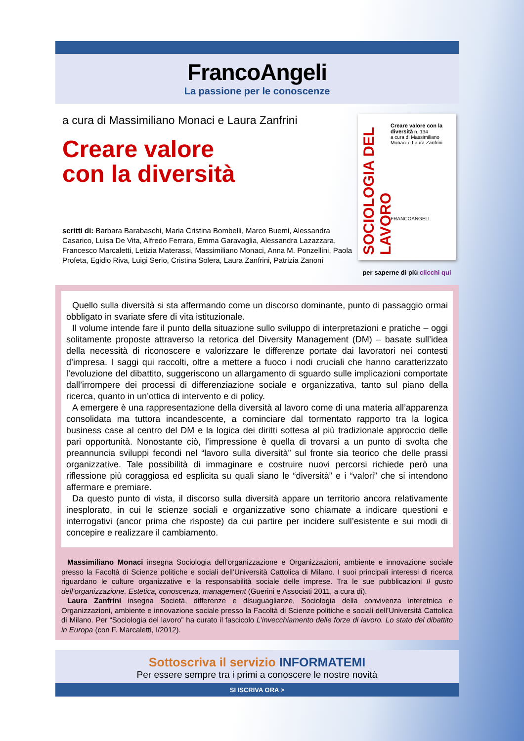FrancoAngeli
La passione per le conoscenze
a cura di Massimiliano Monaci e Laura Zanfrini
Creare valore
con la diversità
scritti di: Barbara Barabaschi, Maria Cristina Bombelli, Marco Buemi, Alessandra Casarico, Luisa De Vita, Alfredo Ferrara, Emma Garavaglia, Alessandra Lazazzara, Francesco Marcaletti, Letizia Materassi, Massimiliano Monaci, Anna M. Ponzellini, Paola Profeta, Egidio Riva, Luigi Serio, Cristina Solera, Laura Zanfrini, Patrizia Zanoni
SOCIOLOGIA DEL LAVORO
Creare valore con la diversità n. 134
a cura di Massimiliano Monaci e Laura Zanfrini
FRANCOANGELI
per saperne di più clicchi qui
Quello sulla diversità si sta affermando come un discorso dominante, punto di passaggio ormai obbligato in svariate sfere di vita istituzionale.
Il volume intende fare il punto della situazione sullo sviluppo di interpretazioni e pratiche – oggi solitamente proposte attraverso la retorica del Diversity Management (DM) – basate sull’idea della necessità di riconoscere e valorizzare le differenze portate dai lavoratori nei contesti d’impresa. I saggi qui raccolti, oltre a mettere a fuoco i nodi cruciali che hanno caratterizzato l’evoluzione del dibattito, suggeriscono un allargamento di sguardo sulle implicazioni comportate dall’irrompere dei processi di differenziazione sociale e organizzativa, tanto sul piano della ricerca, quanto in un’ottica di intervento e di policy.
A emergere è una rappresentazione della diversità al lavoro come di una materia all’apparenza consolidata ma tuttora incandescente, a cominciare dal tormentato rapporto tra la logica business case al centro del DM e la logica dei diritti sottesa al più tradizionale approccio delle pari opportunità. Nonostante ciò, l’impressione è quella di trovarsi a un punto di svolta che preannuncia sviluppi fecondi nel “lavoro sulla diversità” sul fronte sia teorico che delle prassi organizzative. Tale possibilità di immaginare e costruire nuovi percorsi richiede però una riflessione più coraggiosa ed esplicita su quali siano le “diversità” e i “valori” che si intendono affermare e premiare.
Da questo punto di vista, il discorso sulla diversità appare un territorio ancora relativamente inesplorato, in cui le scienze sociali e organizzative sono chiamate a indicare questioni e interrogativi (ancor prima che risposte) da cui partire per incidere sull’esistente e sui modi di concepire e realizzare il cambiamento.
Massimiliano Monaci insegna Sociologia dell’organizzazione e Organizzazioni, ambiente e innovazione sociale presso la Facoltà di Scienze politiche e sociali dell’Università Cattolica di Milano. I suoi principali interessi di ricerca riguardano le culture organizzative e la responsabilità sociale delle imprese. Tra le sue pubblicazioni Il gusto dell’organizzazione. Estetica, conoscenza, management (Guerini e Associati 2011, a cura di).
Laura Zanfrini insegna Società, differenze e disuguaglianze, Sociologia della convivenza interetnica e Organizzazioni, ambiente e innovazione sociale presso la Facoltà di Scienze politiche e sociali dell’Università Cattolica di Milano. Per “Sociologia del lavoro” ha curato il fascicolo L’invecchiamento delle forze di lavoro. Lo stato del dibattito in Europa (con F. Marcaletti, I/2012).
Sottoscriva il servizio INFORMATEMI
Per essere sempre tra i primi a conoscere le nostre novità
SI ISCRIVA ORA >